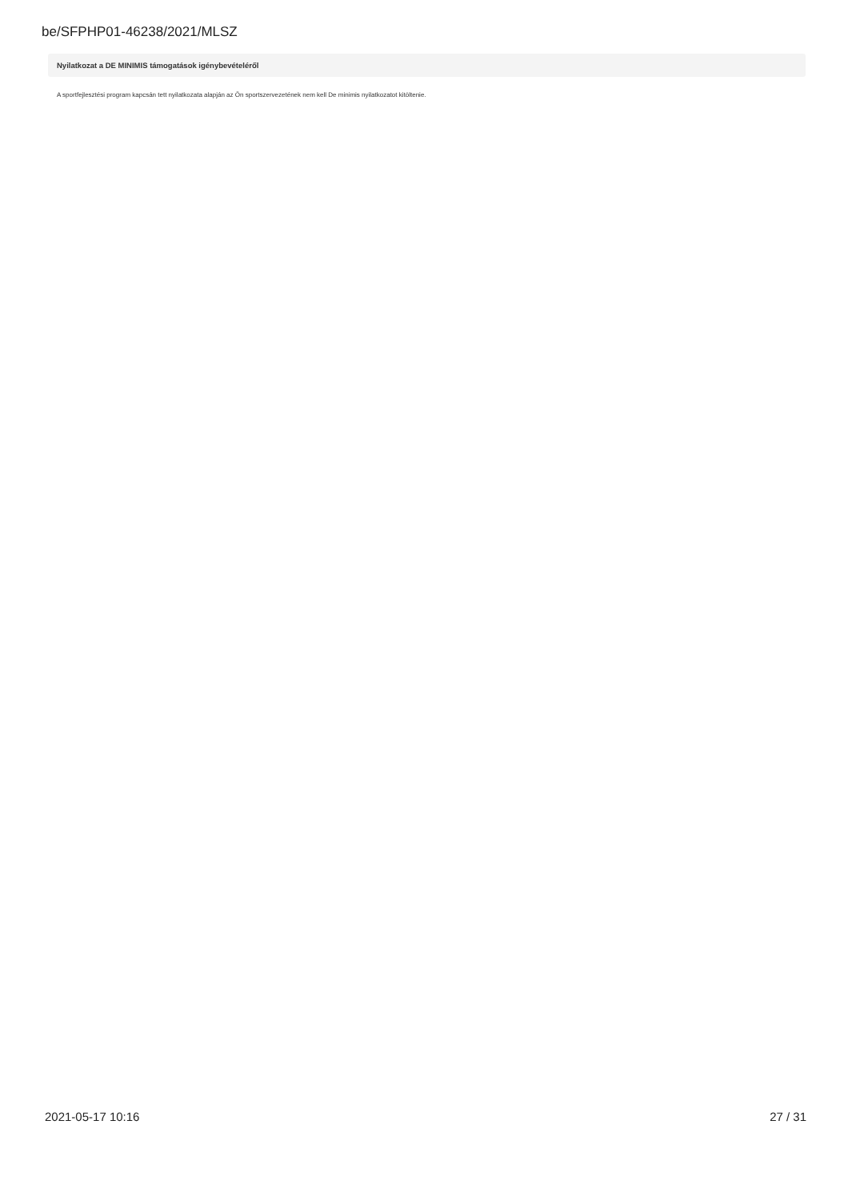be/SFPHP01-46238/2021/MLSZ
Nyilatkozat a DE MINIMIS támogatások igénybevételéről
A sportfejlesztési program kapcsán tett nyilatkozata alapján az Ön sportszervezetének nem kell De minimis nyilatkozatot kitöltenie.
2021-05-17 10:16 27 / 31